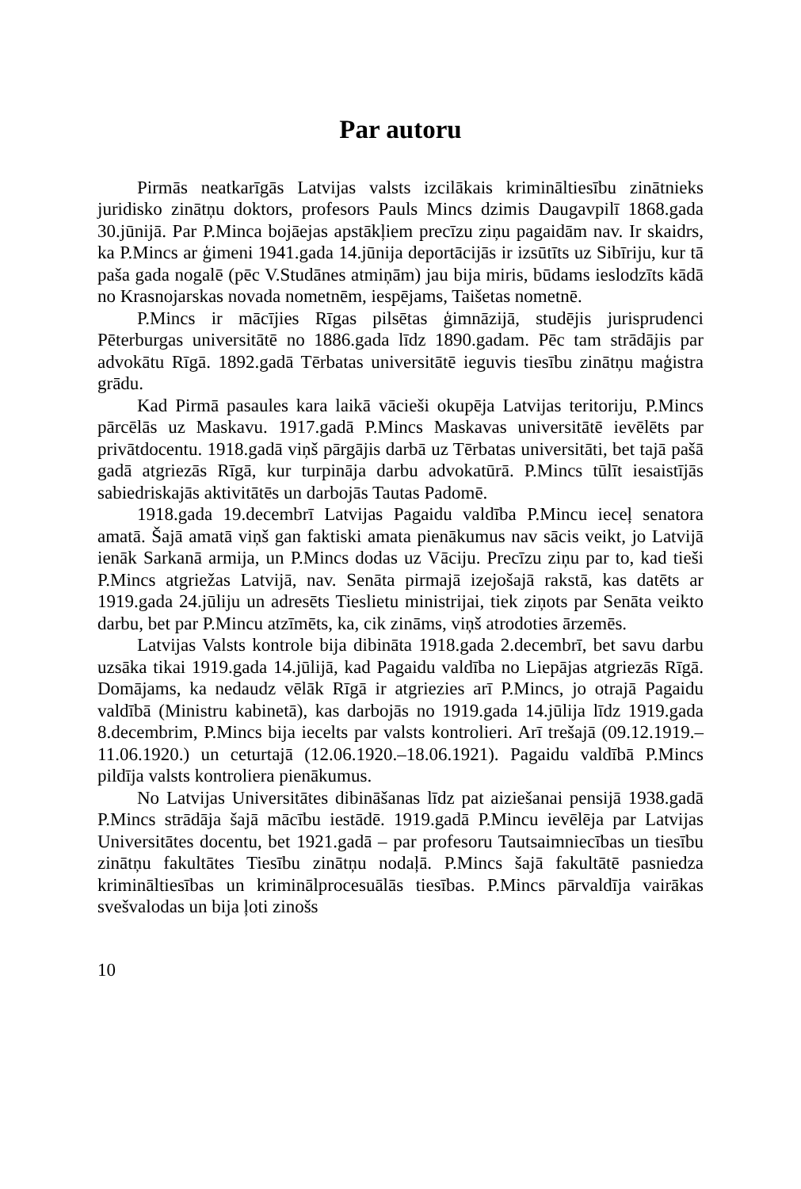Par autoru
Pirmās neatkarīgās Latvijas valsts izcilākais krimināltiesību zinātnieks juridisko zinātņu doktors, profesors Pauls Mincs dzimis Daugavpilī 1868.gada 30.jūnijā. Par P.Minca bojāejas apstākļiem precīzu ziņu pagaidām nav. Ir skaidrs, ka P.Mincs ar ģimeni 1941.gada 14.jūnija deportācijās ir izsūtīts uz Sibīriju, kur tā paša gada nogalē (pēc V.Studānes atmiņām) jau bija miris, būdams ieslodzīts kādā no Krasnojarskas novada nometnēm, iespējams, Taišetas nometnē.
P.Mincs ir mācījies Rīgas pilsētas ģimnāzijā, studējis jurisprudenci Pēterburgas universitātē no 1886.gada līdz 1890.gadam. Pēc tam strādājis par advokātu Rīgā. 1892.gadā Tērbatas universitātē ieguvis tiesību zinātņu maģistra grādu.
Kad Pirmā pasaules kara laikā vācieši okupēja Latvijas teritoriju, P.Mincs pārcēlās uz Maskavu. 1917.gadā P.Mincs Maskavas universitātē ievēlēts par privātdocentu. 1918.gadā viņš pārgājis darbā uz Tērbatas universitāti, bet tajā pašā gadā atgriezās Rīgā, kur turpināja darbu advokatūrā. P.Mincs tūlīt iesaistījās sabiedriskajās aktivitātēs un darbojās Tautas Padomē.
1918.gada 19.decembrī Latvijas Pagaidu valdība P.Mincu ieceļ senatora amatā. Šajā amatā viņš gan faktiski amata pienākumus nav sācis veikt, jo Latvijā ienāk Sarkanā armija, un P.Mincs dodas uz Vāciju. Precīzu ziņu par to, kad tieši P.Mincs atgriežas Latvijā, nav. Senāta pirmajā izejošajā rakstā, kas datēts ar 1919.gada 24.jūliju un adresēts Tieslietu ministrijai, tiek ziņots par Senāta veikto darbu, bet par P.Mincu atzīmēts, ka, cik zināms, viņš atrodoties ārzemēs.
Latvijas Valsts kontrole bija dibināta 1918.gada 2.decembrī, bet savu darbu uzsāka tikai 1919.gada 14.jūlijā, kad Pagaidu valdība no Liepājas atgriezās Rīgā. Domājams, ka nedaudz vēlāk Rīgā ir atgriezies arī P.Mincs, jo otrajā Pagaidu valdībā (Ministru kabinetā), kas darbojās no 1919.gada 14.jūlija līdz 1919.gada 8.decembrim, P.Mincs bija iecelts par valsts kontrolieri. Arī trešajā (09.12.1919.–11.06.1920.) un ceturtajā (12.06.1920.–18.06.1921). Pagaidu valdībā P.Mincs pildīja valsts kontroliera pienākumus.
No Latvijas Universitātes dibināšanas līdz pat aiziešanai pensijā 1938.gadā P.Mincs strādāja šajā mācību iestādē. 1919.gadā P.Mincu ievēlēja par Latvijas Universitātes docentu, bet 1921.gadā – par profesoru Tautsaimniecības un tiesību zinātņu fakultātes Tiesību zinātņu nodaļā. P.Mincs šajā fakultātē pasniedza krimināltiesības un kriminālprocesuālās tiesības. P.Mincs pārvaldīja vairākas svešvalodas un bija ļoti zinošs
10